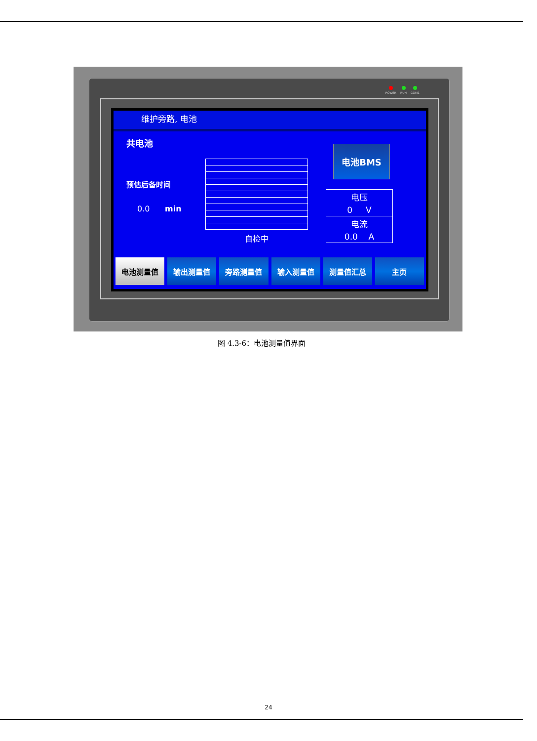POWER RUN COM1
维护旁路, 电池
共电池
预估后备时间
0.0 min
自检中
电池BMS
电压
0 V
电流
0.0 A
电池测量值 输出测量值 旁路测量值 输入测量值 测量值汇总 主页
图 4.3-6：电池测量值界面
24